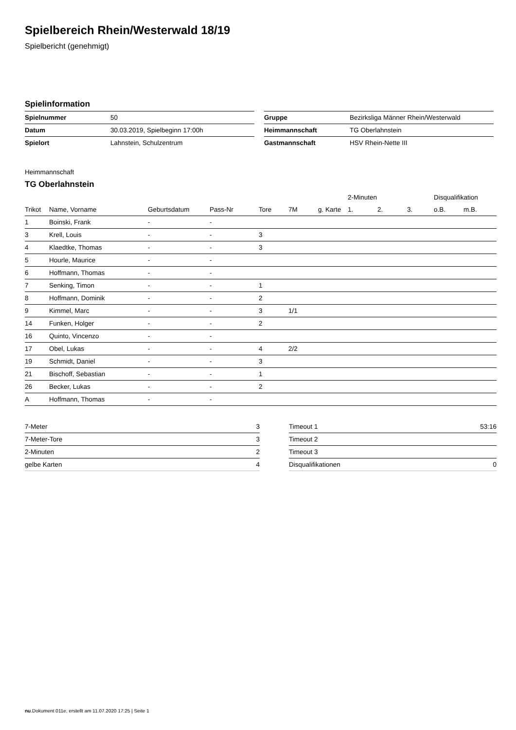Spielbereich Rhein/Westerwald 18/19
Spielbericht (genehmigt)
Spielinformation
| Spielnummer | 50 |
| Datum | 30.03.2019, Spielbeginn 17:00h |
| Spielort | Lahnstein, Schulzentrum |
| Gruppe | Bezirksliga Männer Rhein/Westerwald |
| Heimmannschaft | TG Oberlahnstein |
| Gastmannschaft | HSV Rhein-Nette III |
Heimmannschaft
TG Oberlahnstein
| | | | | | | | 2-Minuten | | | Disqualifikation | |
| --- | --- | --- | --- | --- | --- | --- | --- | --- | --- | --- | --- |
| Trikot | Name, Vorname | Geburtsdatum | Pass-Nr | Tore | 7M | g. Karte | 1. | 2. | 3. | o.B. | m.B. |
| 1 | Boinski, Frank | - | - | | | | | | | | |
| 3 | Krell, Louis | - | - | 3 | | | | | | | |
| 4 | Klaedtke, Thomas | - | - | 3 | | | | | | | |
| 5 | Hourle, Maurice | - | - | | | | | | | | |
| 6 | Hoffmann, Thomas | - | - | | | | | | | | |
| 7 | Senking, Timon | - | - | 1 | | | | | | | |
| 8 | Hoffmann, Dominik | - | - | 2 | | | | | | | |
| 9 | Kimmel, Marc | - | - | 3 | 1/1 | | | | | | |
| 14 | Funken, Holger | - | - | 2 | | | | | | | |
| 16 | Quinto, Vincenzo | - | - | | | | | | | | |
| 17 | Obel, Lukas | - | - | 4 | 2/2 | | | | | | |
| 19 | Schmidt, Daniel | - | - | 3 | | | | | | | |
| 21 | Bischoff, Sebastian | - | - | 1 | | | | | | | |
| 26 | Becker, Lukas | - | - | 2 | | | | | | | |
| A | Hoffmann, Thomas | - | - | | | | | | | | |
| 7-Meter | 3 |
| 7-Meter-Tore | 3 |
| 2-Minuten | 2 |
| gelbe Karten | 4 |
| Timeout 1 | 53:16 |
| Timeout 2 | |
| Timeout 3 | |
| Disqualifikationen | 0 |
nu.Dokument 011e, erstellt am 11.07.2020 17:25 | Seite 1